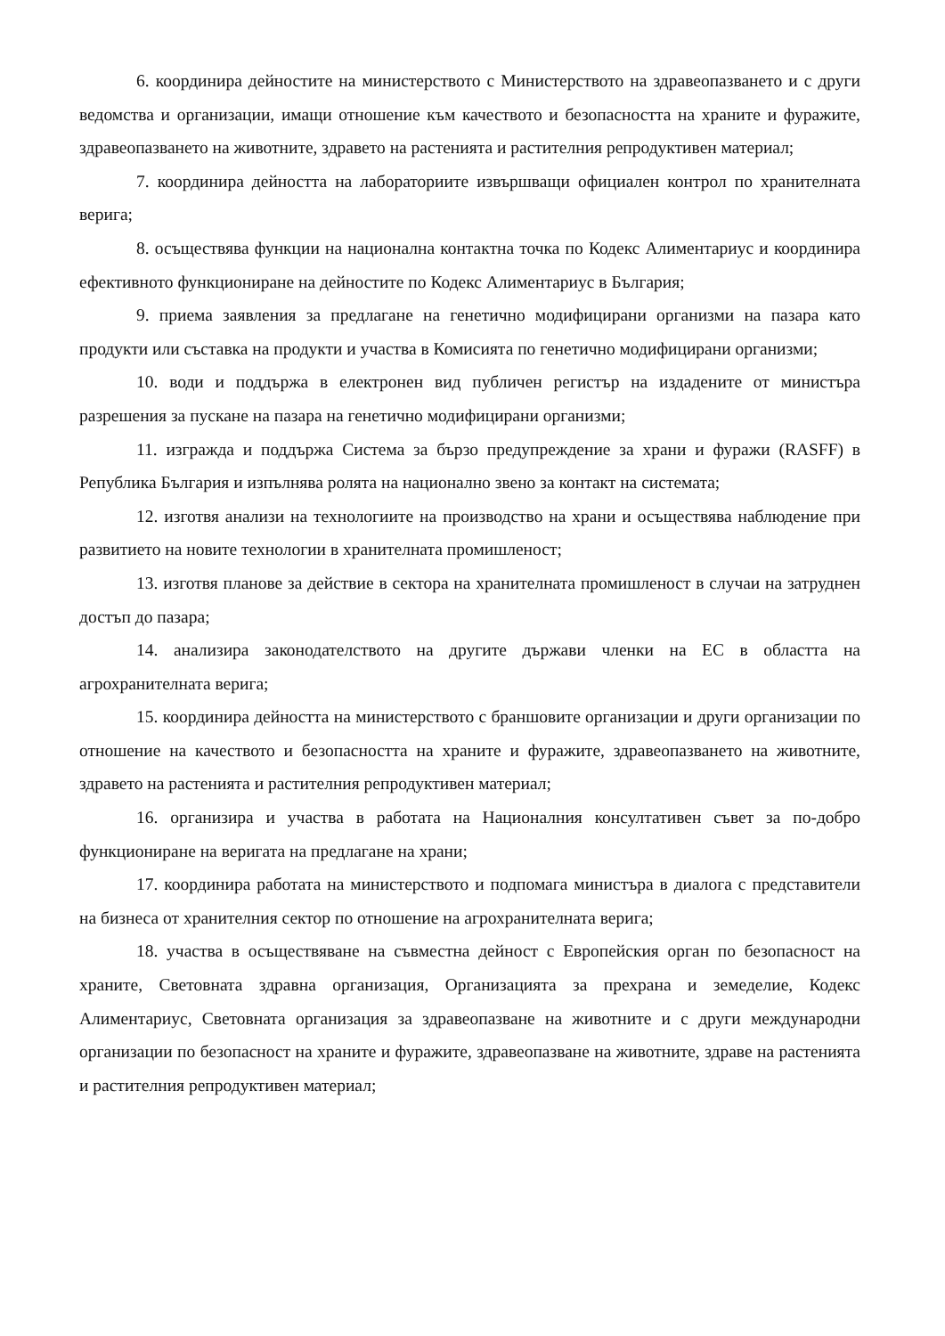6. координира дейностите на министерството с Министерството на здравеопазването и с други ведомства и организации, имащи отношение към качеството и безопасността на храните и фуражите, здравеопазването на животните, здравето на растенията и растителния репродуктивен материал;
7. координира дейността на лабораториите извършващи официален контрол по хранителната верига;
8. осъществява функции на национална контактна точка по Кодекс Алиментариус и координира ефективното функциониране на дейностите по Кодекс Алиментариус в България;
9. приема заявления за предлагане на генетично модифицирани организми на пазара като продукти или съставка на продукти и участва в Комисията по генетично модифицирани организми;
10. води и поддържа в електронен вид публичен регистър на издадените от министъра разрешения за пускане на пазара на генетично модифицирани организми;
11. изгражда и поддържа Система за бързо предупреждение за храни и фуражи (RASFF) в Република България и изпълнява ролята на национално звено за контакт на системата;
12. изготвя анализи на технологиите на производство на храни и осъществява наблюдение при развитието на новите технологии в хранителната промишленост;
13. изготвя планове за действие в сектора на хранителната промишленост в случаи на затруднен достъп до пазара;
14. анализира законодателството на другите държави членки на ЕС в областта на агрохранителната верига;
15. координира дейността на министерството с браншовите организации и други организации по отношение на качеството и безопасността на храните и фуражите, здравеопазването на животните, здравето на растенията и растителния репродуктивен материал;
16. организира и участва в работата на Националния консултативен съвет за по-добро функциониране на веригата на предлагане на храни;
17. координира работата на министерството и подпомага министъра в диалога с представители на бизнеса от хранителния сектор по отношение на агрохранителната верига;
18. участва в осъществяване на съвместна дейност с Европейския орган по безопасност на храните, Световната здравна организация, Организацията за прехрана и земеделие, Кодекс Алиментариус, Световната организация за здравеопазване на животните и с други международни организации по безопасност на храните и фуражите, здравеопазване на животните, здраве на растенията и растителния репродуктивен материал;